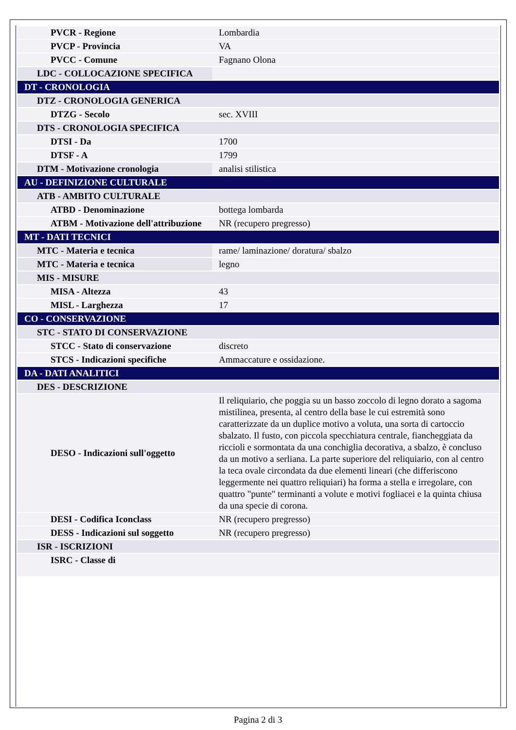| PVCR - Regione | Lombardia |
| PVCP - Provincia | VA |
| PVCC - Comune | Fagnano Olona |
| LDC - COLLOCAZIONE SPECIFICA | |
| DT - CRONOLOGIA | |
| DTZ - CRONOLOGIA GENERICA | |
| DTZG - Secolo | sec. XVIII |
| DTS - CRONOLOGIA SPECIFICA | |
| DTSI - Da | 1700 |
| DTSF - A | 1799 |
| DTM - Motivazione cronologia | analisi stilistica |
| AU - DEFINIZIONE CULTURALE | |
| ATB - AMBITO CULTURALE | |
| ATBD - Denominazione | bottega lombarda |
| ATBM - Motivazione dell'attribuzione | NR (recupero pregresso) |
| MT - DATI TECNICI | |
| MTC - Materia e tecnica | rame/ laminazione/ doratura/ sbalzo |
| MTC - Materia e tecnica | legno |
| MIS - MISURE | |
| MISA - Altezza | 43 |
| MISL - Larghezza | 17 |
| CO - CONSERVAZIONE | |
| STC - STATO DI CONSERVAZIONE | |
| STCC - Stato di conservazione | discreto |
| STCS - Indicazioni specifiche | Ammaccature e ossidazione. |
| DA - DATI ANALITICI | |
| DES - DESCRIZIONE | |
| DESO - Indicazioni sull'oggetto | Il reliquiario, che poggia su un basso zoccolo di legno dorato a sagoma mistilinea, presenta, al centro della base le cui estremità sono caratterizzate da un duplice motivo a voluta, una sorta di cartoccio sbalzato. Il fusto, con piccola specchiatura centrale, fiancheggiata da riccioli e sormontata da una conchiglia decorativa, a sbalzo, è concluso da un motivo a serliana. La parte superiore del reliquiario, con al centro la teca ovale circondata da due elementi lineari (che differiscono leggermente nei quattro reliquiari) ha forma a stella e irregolare, con quattro "punte" terminanti a volute e motivi fogliacei e la quinta chiusa da una specie di corona. |
| DESI - Codifica Iconclass | NR (recupero pregresso) |
| DESS - Indicazioni sul soggetto | NR (recupero pregresso) |
| ISR - ISCRIZIONI | |
| ISRC - Classe di | |
Pagina 2 di 3